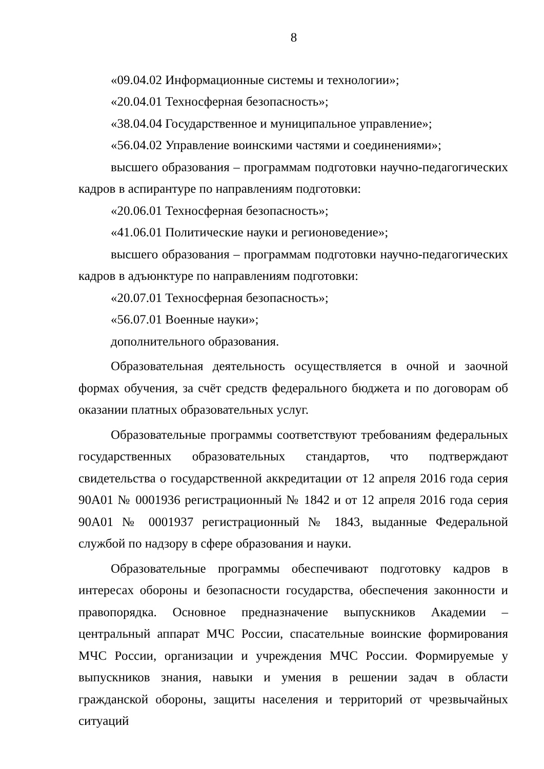8
«09.04.02 Информационные системы и технологии»;
«20.04.01 Техносферная безопасность»;
«38.04.04 Государственное и муниципальное управление»;
«56.04.02 Управление воинскими частями и соединениями»;
высшего образования – программам подготовки научно-педагогических кадров в аспирантуре по направлениям подготовки:
«20.06.01 Техносферная безопасность»;
«41.06.01 Политические науки и регионоведение»;
высшего образования – программам подготовки научно-педагогических кадров в адъюнктуре по направлениям подготовки:
«20.07.01 Техносферная безопасность»;
«56.07.01 Военные науки»;
дополнительного образования.
Образовательная деятельность осуществляется в очной и заочной формах обучения, за счёт средств федерального бюджета и по договорам об оказании платных образовательных услуг.
Образовательные программы соответствуют требованиям федеральных государственных образовательных стандартов, что подтверждают свидетельства о государственной аккредитации от 12 апреля 2016 года серия 90А01 № 0001936 регистрационный № 1842 и от 12 апреля 2016 года серия 90А01 № 0001937 регистрационный № 1843, выданные Федеральной службой по надзору в сфере образования и науки.
Образовательные программы обеспечивают подготовку кадров в интересах обороны и безопасности государства, обеспечения законности и правопорядка. Основное предназначение выпускников Академии – центральный аппарат МЧС России, спасательные воинские формирования МЧС России, организации и учреждения МЧС России. Формируемые у выпускников знания, навыки и умения в решении задач в области гражданской обороны, защиты населения и территорий от чрезвычайных ситуаций